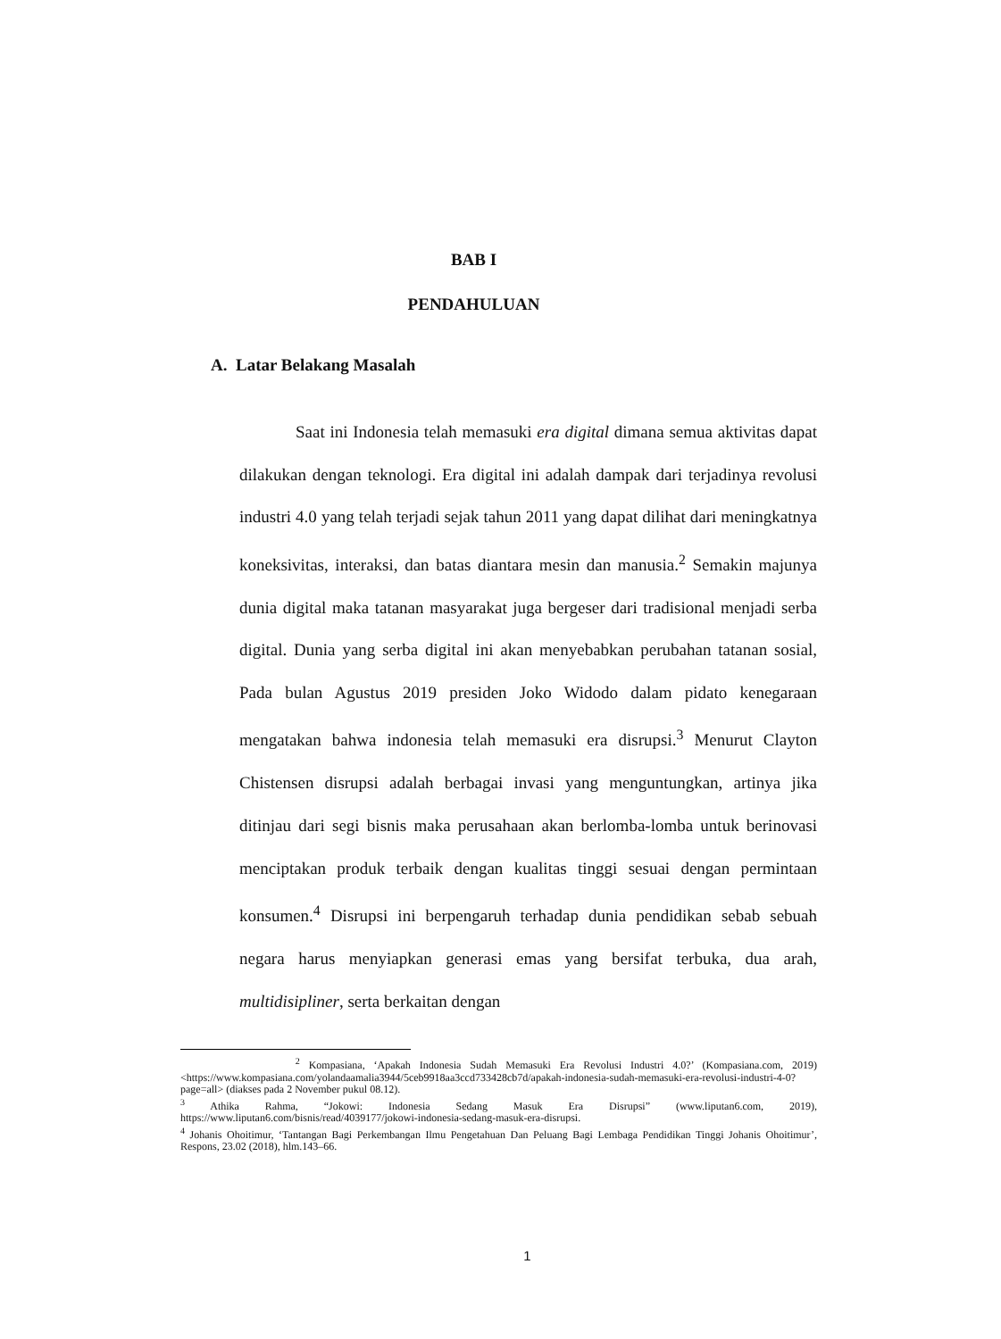BAB I
PENDAHULUAN
A. Latar Belakang Masalah
Saat ini Indonesia telah memasuki era digital dimana semua aktivitas dapat dilakukan dengan teknologi. Era digital ini adalah dampak dari terjadinya revolusi industri 4.0 yang telah terjadi sejak tahun 2011 yang dapat dilihat dari meningkatnya koneksivitas, interaksi, dan batas diantara mesin dan manusia.<sup>2</sup> Semakin majunya dunia digital maka tatanan masyarakat juga bergeser dari tradisional menjadi serba digital. Dunia yang serba digital ini akan menyebabkan perubahan tatanan sosial, Pada bulan Agustus 2019 presiden Joko Widodo dalam pidato kenegaraan mengatakan bahwa indonesia telah memasuki era disrupsi.<sup>3</sup> Menurut Clayton Chistensen disrupsi adalah berbagai invasi yang menguntungkan, artinya jika ditinjau dari segi bisnis maka perusahaan akan berlomba-lomba untuk berinovasi menciptakan produk terbaik dengan kualitas tinggi sesuai dengan permintaan konsumen.<sup>4</sup> Disrupsi ini berpengaruh terhadap dunia pendidikan sebab sebuah negara harus menyiapkan generasi emas yang bersifat terbuka, dua arah, multidisipliner, serta berkaitan dengan
<sup>2</sup> Kompasiana, ‘Apakah Indonesia Sudah Memasuki Era Revolusi Industri 4.0?’ (Kompasiana.com, 2019) <https://www.kompasiana.com/yolandaamalia3944/5ceb9918aa3ccd733428cb7d/apakah-indonesia-sudah-memasuki-era-revolusi-industri-4-0?page=all> (diakses pada 2 November pukul 08.12).
<sup>3</sup> Athika Rahma, “Jokowi: Indonesia Sedang Masuk Era Disrupsi” (www.liputan6.com, 2019), https://www.liputan6.com/bisnis/read/4039177/jokowi-indonesia-sedang-masuk-era-disrupsi.
<sup>4</sup> Johanis Ohoitimur, ‘Tantangan Bagi Perkembangan Ilmu Pengetahuan Dan Peluang Bagi Lembaga Pendidikan Tinggi Johanis Ohoitimur’, Respons, 23.02 (2018), hlm.143–66.
1